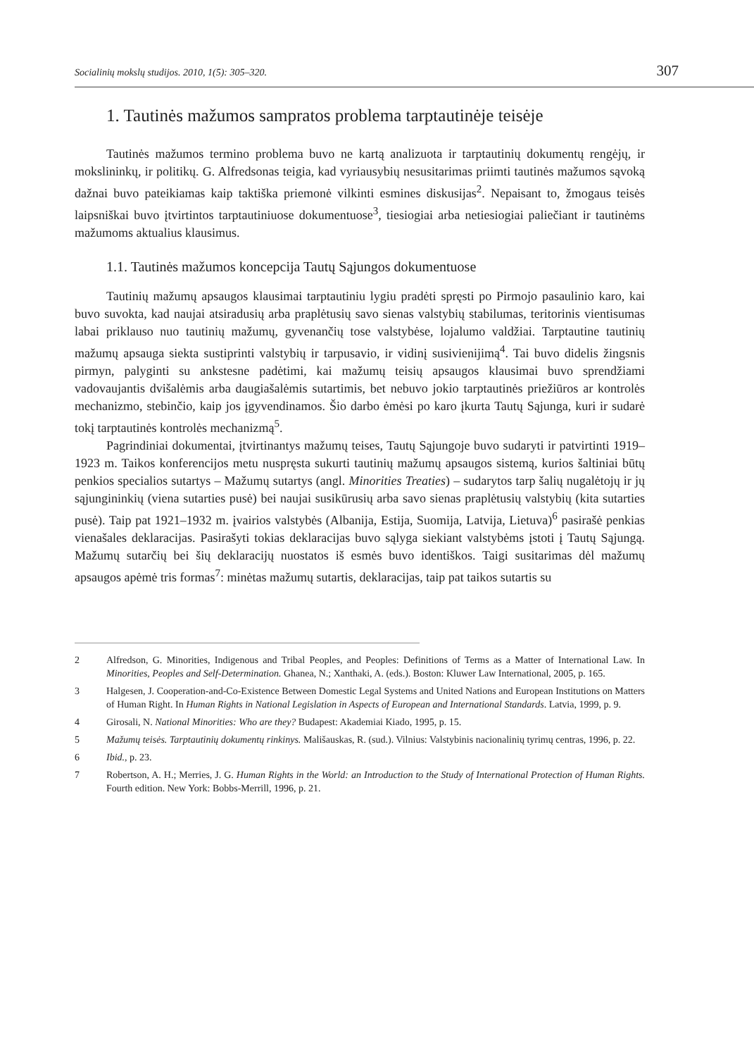Socialinių mokslų studijos. 2010, 1(5): 305–320. 307
1. Tautinės mažumos sampratos problema tarptautinėje teisėje
Tautinės mažumos termino problema buvo ne kartą analizuota ir tarptautinių dokumentų rengėjų, ir mokslininkų, ir politikų. G. Alfredsonas teigia, kad vyriausybių nesusitarimas priimti tautinės mažumos sąvoką dažnai buvo pateikiamas kaip taktiška priemonė vilkinti esmines diskusijas<sup>2</sup>. Nepaisant to, žmogaus teisės laipsniškai buvo įtvirtintos tarptautiniuose dokumentuose<sup>3</sup>, tiesiogiai arba netiesiogiai paliečiant ir tautinėms mažumoms aktualius klausimus.
1.1. Tautinės mažumos koncepcija Tautų Sąjungos dokumentuose
Tautinių mažumų apsaugos klausimai tarptautiniu lygiu pradėti spręsti po Pirmojo pasaulinio karo, kai buvo suvokta, kad naujai atsiradusių arba praplėtusių savo sienas valstybių stabilumas, teritorinis vientisumas labai priklauso nuo tautinių mažumų, gyvenančių tose valstybėse, lojalumo valdžiai. Tarptautine tautinių mažumų apsauga siekta sustiprinti valstybių ir tarpusavio, ir vidinį susivienijimą<sup>4</sup>. Tai buvo didelis žingsnis pirmyn, palyginti su ankstesne padėtimi, kai mažumų teisių apsaugos klausimai buvo sprendžiami vadovaujantis dvišalėmis arba daugiašalėmis sutartimis, bet nebuvo jokio tarptautinės priežiūros ar kontrolės mechanizmo, stebinčio, kaip jos įgyvendinamos. Šio darbo ėmėsi po karo įkurta Tautų Sąjunga, kuri ir sudarė tokį tarptautinės kontrolės mechanizmą<sup>5</sup>.
Pagrindiniai dokumentai, įtvirtinantys mažumų teises, Tautų Sąjungoje buvo sudaryti ir patvirtinti 1919–1923 m. Taikos konferencijos metu nuspręsta sukurti tautinių mažumų apsaugos sistemą, kurios šaltiniai būtų penkios specialios sutartys – Mažumų sutartys (angl. Minorities Treaties) – sudarytos tarp šalių nugalėtojų ir jų sąjungininkių (viena sutarties pusė) bei naujai susikūrusių arba savo sienas praplėtusių valstybių (kita sutarties pusė). Taip pat 1921–1932 m. įvairios valstybės (Albanija, Estija, Suomija, Latvija, Lietuva)<sup>6</sup> pasirašė penkias vienašales deklaracijas. Pasirašyti tokias deklaracijas buvo sąlyga siekiant valstybėms įstoti į Tautų Sąjungą. Mažumų sutarčių bei šių deklaracijų nuostatos iš esmės buvo identiškos. Taigi susitarimas dėl mažumų apsaugos apėmė tris formas<sup>7</sup>: minėtas mažumų sutartis, deklaracijas, taip pat taikos sutartis su
2 Alfredson, G. Minorities, Indigenous and Tribal Peoples, and Peoples: Definitions of Terms as a Matter of International Law. In Minorities, Peoples and Self-Determination. Ghanea, N.; Xanthaki, A. (eds.). Boston: Kluwer Law International, 2005, p. 165.
3 Halgesen, J. Cooperation-and-Co-Existence Between Domestic Legal Systems and United Nations and European Institutions on Matters of Human Right. In Human Rights in National Legislation in Aspects of European and International Standards. Latvia, 1999, p. 9.
4 Girosali, N. National Minorities: Who are they? Budapest: Akademiai Kiado, 1995, p. 15.
5 Mažumų teisės. Tarptautinių dokumentų rinkinys. Mališauskas, R. (sud.). Vilnius: Valstybinis nacionalinių tyrimų centras, 1996, p. 22.
6 Ibid., p. 23.
7 Robertson, A. H.; Merries, J. G. Human Rights in the World: an Introduction to the Study of International Protection of Human Rights. Fourth edition. New York: Bobbs-Merrill, 1996, p. 21.